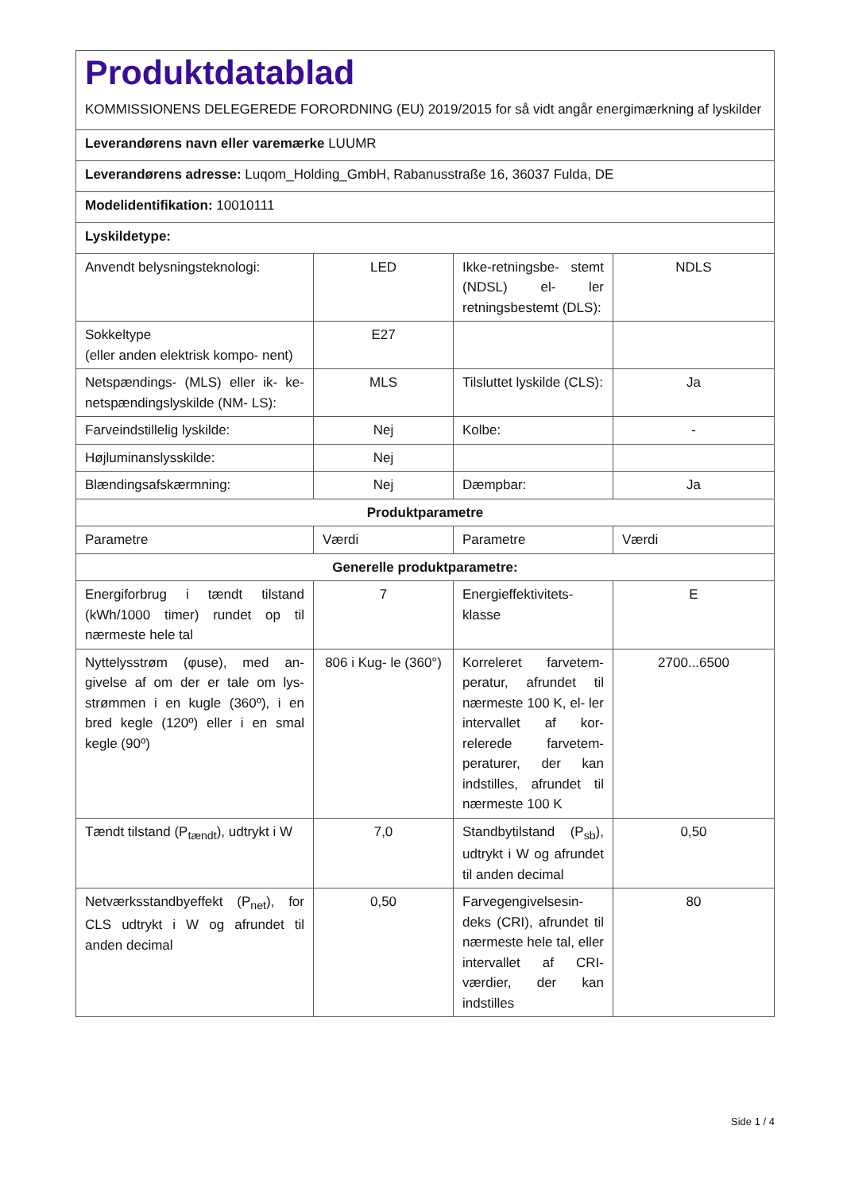| Produktdatablad KOMMISSIONENS DELEGEREDE FORORDNING (EU) 2019/2015 for så vidt angår energimærkning af lyskilder | | | |
| Leverandørens navn eller varemærke LUUMR | | | |
| Leverandørens adresse: Luqom_Holding_GmbH, Rabanusstraße 16, 36037 Fulda, DE | | | |
| Modelidentifikation: 10010111 | | | |
| Lyskildetype: | | | |
| Anvendt belysningsteknologi: | LED | Ikke-retningsbe- stemt (NDSL) el- ler retningsbestemt (DLS): | NDLS |
| Sokkeltype (eller anden elektrisk kompo- nent) | E27 | | |
| Netspændings- (MLS) eller ik- ke-netspændingslyskilde (NM- LS): | MLS | Tilsluttet lyskilde (CLS): | Ja |
| Farveindstillelig lyskilde: | Nej | Kolbe: | - |
| Højluminanslysskilde: | Nej | | |
| Blændingsafskærmning: | Nej | Dæmpbar: | Ja |
| Produktparametre | | | |
| Parametre | Værdi | Parametre | Værdi |
| Generelle produktparametre: | | | |
| Energiforbrug i tændt tilstand (kWh/1000 timer) rundet op til nærmeste hele tal | 7 | Energieffektivitets- klasse | E |
| Nyttelysstrøm (φuse), med an- givelse af om der er tale om lys- strømmen i en kugle (360º), i en bred kegle (120º) eller i en smal kegle (90º) | 806 i Kug- le (360°) | Korreleret farvetem- peratur, afrundet til nærmeste 100 K, el- ler intervallet af kor- relerede farvetem- peraturer, der kan indstilles, afrundet til nærmeste 100 K | 2700...6500 |
| Tændt tilstand (P<sub>tændt</sub>), udtrykt i W | 7,0 | Standbytilstand (P<sub>sb</sub>), udtrykt i W og afrundet til anden decimal | 0,50 |
| Netværksstandbyeffekt (P<sub>net</sub>), for CLS udtrykt i W og afrundet til anden decimal | 0,50 | Farvegengivelsesin- deks (CRI), afrundet til nærmeste hele tal, eller intervallet af CRI-værdier, der kan indstilles | 80 |
Side 1 / 4